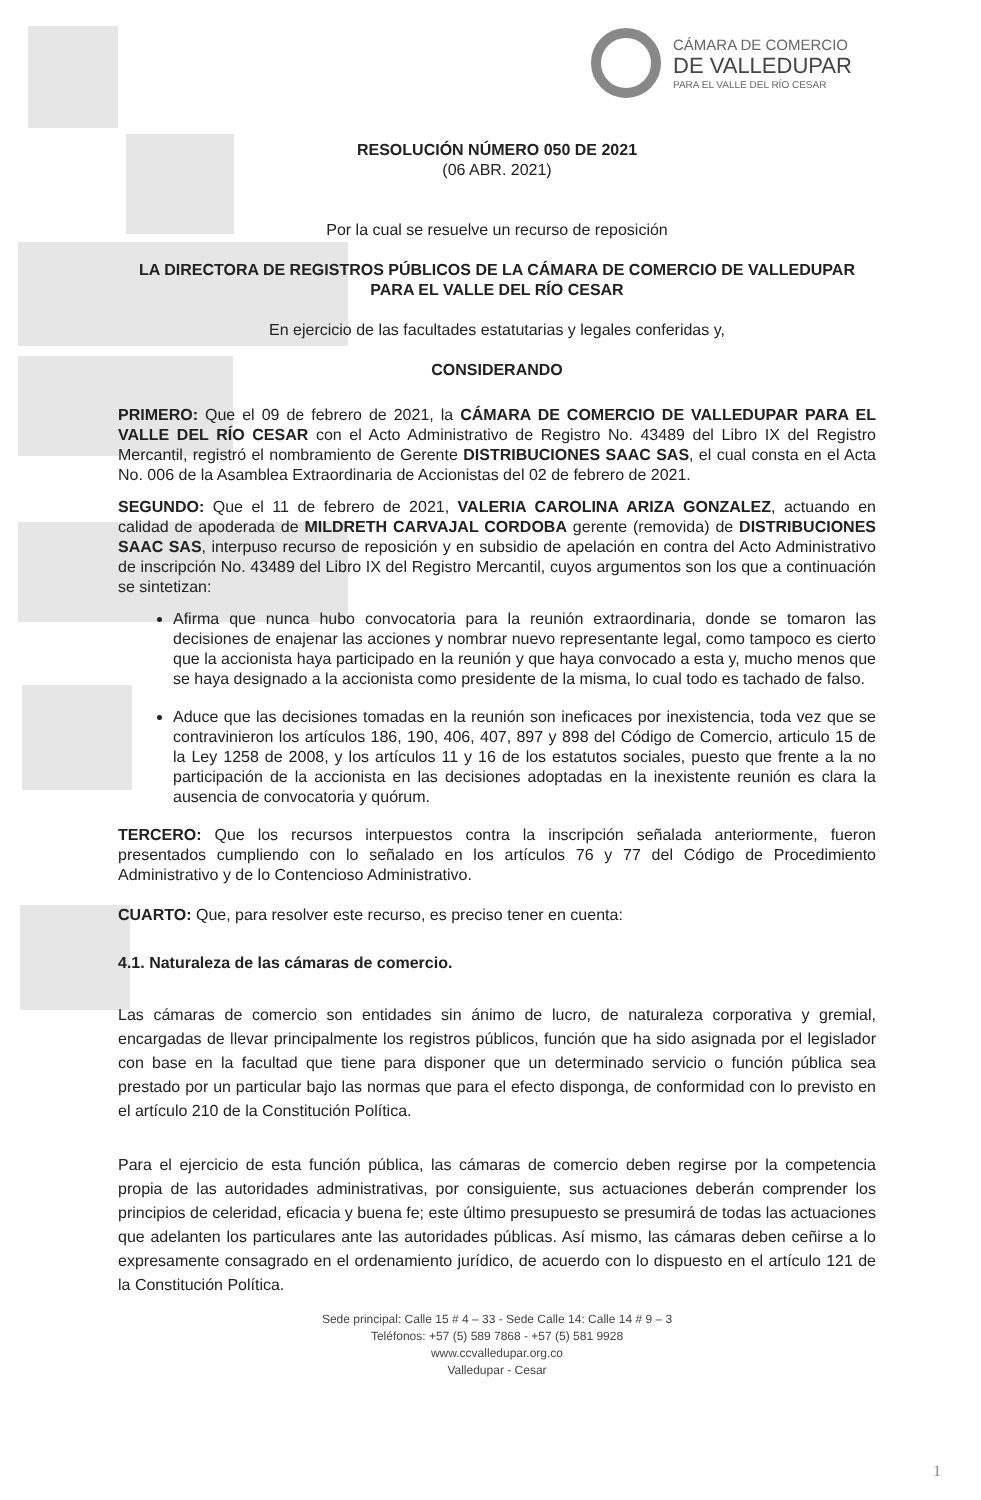CÁMARA DE COMERCIO
DE VALLEDUPAR
PARA EL VALLE DEL RÍO CESAR
RESOLUCIÓN NÚMERO 050 DE 2021
(06 ABR. 2021)
Por la cual se resuelve un recurso de reposición
LA DIRECTORA DE REGISTROS PÚBLICOS DE LA CÁMARA DE COMERCIO DE VALLEDUPAR PARA EL VALLE DEL RÍO CESAR
En ejercicio de las facultades estatutarias y legales conferidas y,
CONSIDERANDO
PRIMERO: Que el 09 de febrero de 2021, la CÁMARA DE COMERCIO DE VALLEDUPAR PARA EL VALLE DEL RÍO CESAR con el Acto Administrativo de Registro No. 43489 del Libro IX del Registro Mercantil, registró el nombramiento de Gerente DISTRIBUCIONES SAAC SAS, el cual consta en el Acta No. 006 de la Asamblea Extraordinaria de Accionistas del 02 de febrero de 2021.
SEGUNDO: Que el 11 de febrero de 2021, VALERIA CAROLINA ARIZA GONZALEZ, actuando en calidad de apoderada de MILDRETH CARVAJAL CORDOBA gerente (removida) de DISTRIBUCIONES SAAC SAS, interpuso recurso de reposición y en subsidio de apelación en contra del Acto Administrativo de inscripción No. 43489 del Libro IX del Registro Mercantil, cuyos argumentos son los que a continuación se sintetizan:
Afirma que nunca hubo convocatoria para la reunión extraordinaria, donde se tomaron las decisiones de enajenar las acciones y nombrar nuevo representante legal, como tampoco es cierto que la accionista haya participado en la reunión y que haya convocado a esta y, mucho menos que se haya designado a la accionista como presidente de la misma, lo cual todo es tachado de falso.
Aduce que las decisiones tomadas en la reunión son ineficaces por inexistencia, toda vez que se contravinieron los artículos 186, 190, 406, 407, 897 y 898 del Código de Comercio, articulo 15 de la Ley 1258 de 2008, y los artículos 11 y 16 de los estatutos sociales, puesto que frente a la no participación de la accionista en las decisiones adoptadas en la inexistente reunión es clara la ausencia de convocatoria y quórum.
TERCERO: Que los recursos interpuestos contra la inscripción señalada anteriormente, fueron presentados cumpliendo con lo señalado en los artículos 76 y 77 del Código de Procedimiento Administrativo y de lo Contencioso Administrativo.
CUARTO: Que, para resolver este recurso, es preciso tener en cuenta:
4.1. Naturaleza de las cámaras de comercio.
Las cámaras de comercio son entidades sin ánimo de lucro, de naturaleza corporativa y gremial, encargadas de llevar principalmente los registros públicos, función que ha sido asignada por el legislador con base en la facultad que tiene para disponer que un determinado servicio o función pública sea prestado por un particular bajo las normas que para el efecto disponga, de conformidad con lo previsto en el artículo 210 de la Constitución Política.
Para el ejercicio de esta función pública, las cámaras de comercio deben regirse por la competencia propia de las autoridades administrativas, por consiguiente, sus actuaciones deberán comprender los principios de celeridad, eficacia y buena fe; este último presupuesto se presumirá de todas las actuaciones que adelanten los particulares ante las autoridades públicas. Así mismo, las cámaras deben ceñirse a lo expresamente consagrado en el ordenamiento jurídico, de acuerdo con lo dispuesto en el artículo 121 de la Constitución Política.
Sede principal: Calle 15 # 4 – 33 - Sede Calle 14: Calle 14 # 9 – 3
Teléfonos: +57 (5) 589 7868 - +57 (5) 581 9928
www.ccvalledupar.org.co
Valledupar - Cesar
1